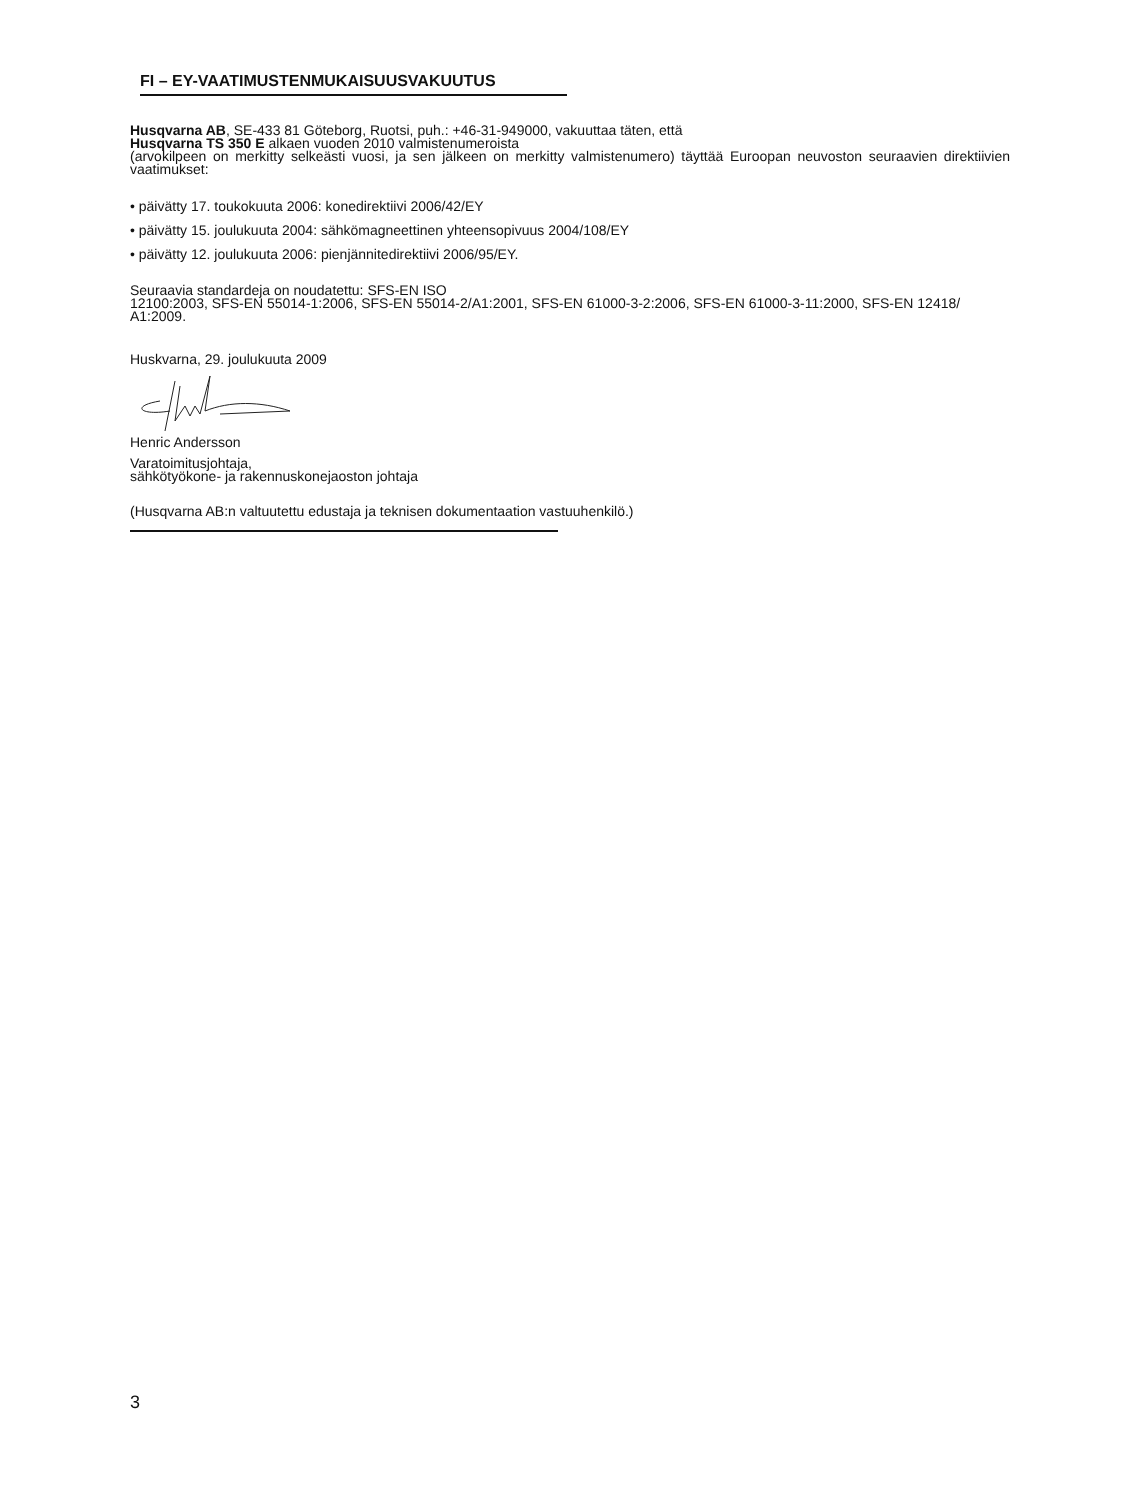FI – EY-VAATIMUSTENMUKAISUUSVAKUUTUS
Husqvarna AB, SE-433 81 Göteborg, Ruotsi, puh.: +46-31-949000, vakuuttaa täten, että
Husqvarna TS 350 E alkaen vuoden 2010 valmistenumeroista
(arvokilpeen on merkitty selkeästi vuosi, ja sen jälkeen on merkitty valmistenumero) täyttää Euroopan neuvoston seuraavien direktiivien vaatimukset:
• päivätty 17. toukokuuta 2006: konedirektiivi 2006/42/EY
• päivätty 15. joulukuuta 2004: sähkömagneettinen yhteensopivuus 2004/108/EY
• päivätty 12. joulukuuta 2006: pienjännitedirektiivi 2006/95/EY.
Seuraavia standardeja on noudatettu: SFS-EN ISO
12100:2003, SFS-EN 55014-1:2006, SFS-EN 55014-2/A1:2001, SFS-EN 61000-3-2:2006, SFS-EN 61000-3-11:2000, SFS-EN 12418/ A1:2009.
Huskvarna, 29. joulukuuta 2009
Henric Andersson
Varatoimitusjohtaja,
sähkötyökone- ja rakennuskonejaoston johtaja
(Husqvarna AB:n valtuutettu edustaja ja teknisen dokumentaation vastuuhenkilö.)
3